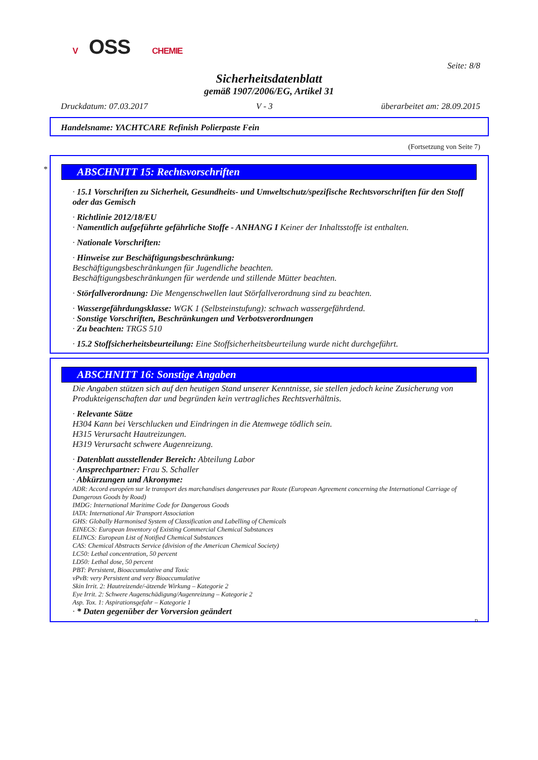V OSS CHEMIE
Seite: 8/8
Sicherheitsdatenblatt
gemäß 1907/2006/EG, Artikel 31
Druckdatum: 07.03.2017 V - 3 überarbeitet am: 28.09.2015
Handelsname: YACHTCARE Refinish Polierpaste Fein
(Fortsetzung von Seite 7)
*
ABSCHNITT 15: Rechtsvorschriften
· 15.1 Vorschriften zu Sicherheit, Gesundheits- und Umweltschutz/spezifische Rechtsvorschriften für den Stoff oder das Gemisch
· Richtlinie 2012/18/EU
· Namentlich aufgeführte gefährliche Stoffe - ANHANG I Keiner der Inhaltsstoffe ist enthalten.
· Nationale Vorschriften:
· Hinweise zur Beschäftigungsbeschränkung:
Beschäftigungsbeschränkungen für Jugendliche beachten.
Beschäftigungsbeschränkungen für werdende und stillende Mütter beachten.
· Störfallverordnung: Die Mengenschwellen laut Störfallverordnung sind zu beachten.
· Wassergefährdungsklasse: WGK 1 (Selbsteinstufung): schwach wassergefährdend.
· Sonstige Vorschriften, Beschränkungen und Verbotsverordnungen
· Zu beachten: TRGS 510
· 15.2 Stoffsicherheitsbeurteilung: Eine Stoffsicherheitsbeurteilung wurde nicht durchgeführt.
ABSCHNITT 16: Sonstige Angaben
Die Angaben stützen sich auf den heutigen Stand unserer Kenntnisse, sie stellen jedoch keine Zusicherung von Produkteigenschaften dar und begründen kein vertragliches Rechtsverhältnis.
· Relevante Sätze
H304 Kann bei Verschlucken und Eindringen in die Atemwege tödlich sein.
H315 Verursacht Hautreizungen.
H319 Verursacht schwere Augenreizung.
· Datenblatt ausstellender Bereich: Abteilung Labor
· Ansprechpartner: Frau S. Schaller
· Abkürzungen und Akronyme:
ADR: Accord européen sur le transport des marchandises dangereuses par Route (European Agreement concerning the International Carriage of Dangerous Goods by Road)
IMDG: International Maritime Code for Dangerous Goods
IATA: International Air Transport Association
GHS: Globally Harmonised System of Classification and Labelling of Chemicals
EINECS: European Inventory of Existing Commercial Chemical Substances
ELINCS: European List of Notified Chemical Substances
CAS: Chemical Abstracts Service (division of the American Chemical Society)
LC50: Lethal concentration, 50 percent
LD50: Lethal dose, 50 percent
PBT: Persistent, Bioaccumulative and Toxic
vPvB: very Persistent and very Bioaccumulative
Skin Irrit. 2: Hautreizende/-ätzende Wirkung – Kategorie 2
Eye Irrit. 2: Schwere Augenschädigung/Augenreizung – Kategorie 2
Asp. Tox. 1: Aspirationsgefahr – Kategorie 1
· * Daten gegenüber der Vorversion geändert
D